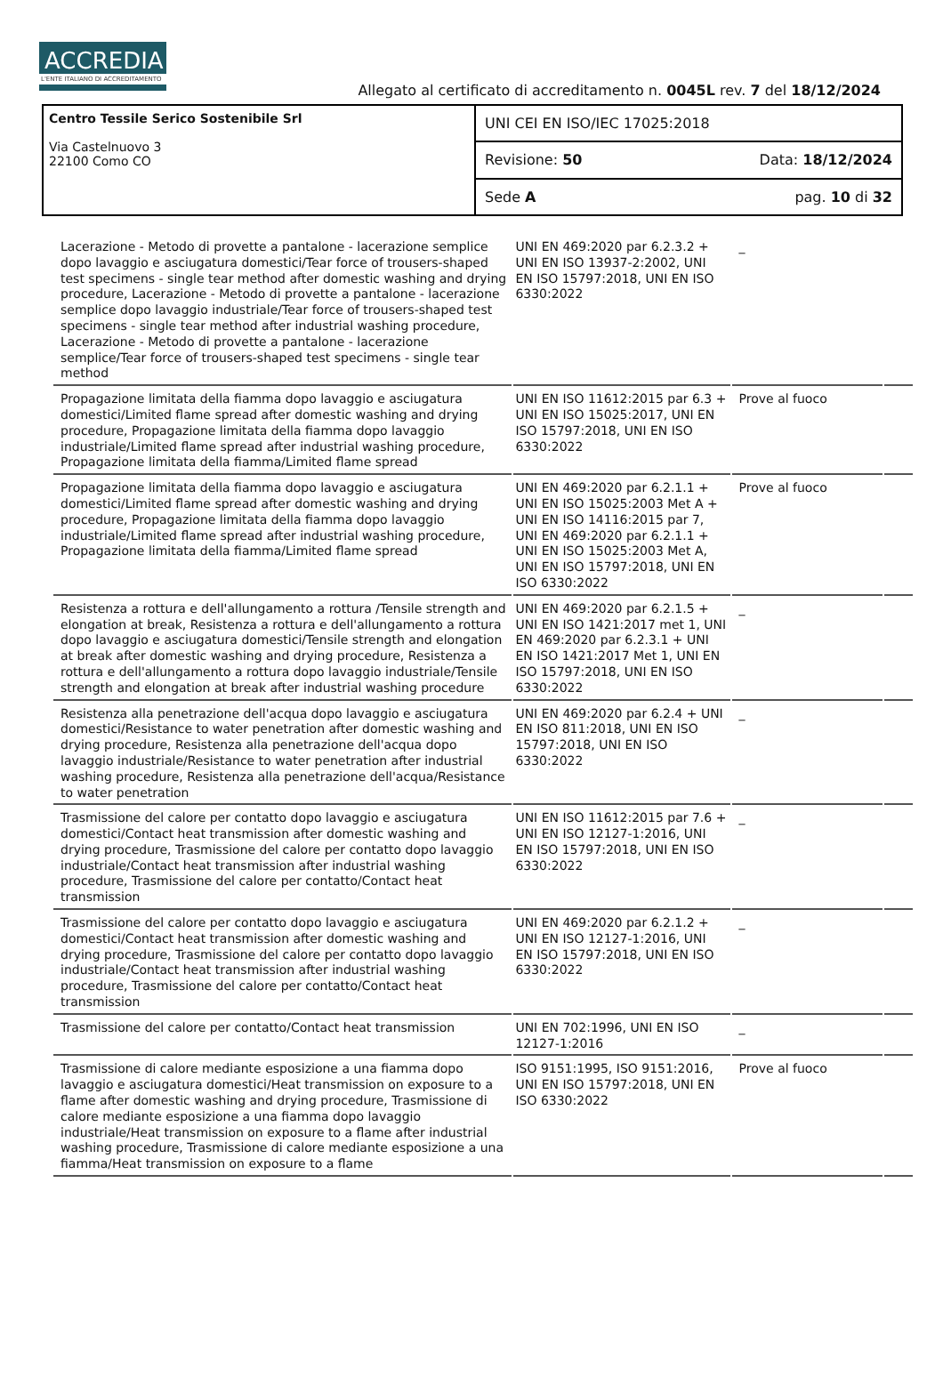ACCREDIA
L'ENTE ITALIANO DI ACCREDITAMENTO
Allegato al certificato di accreditamento n. 0045L rev. 7 del 18/12/2024
Centro Tessile Serico Sostenibile Srl
Via Castelnuovo 3
22100 Como CO
UNI CEI EN ISO/IEC 17025:2018
Revisione: 50 Data: 18/12/2024
Sede A pag. 10 di 32
| Lacerazione - Metodo di provette a pantalone - lacerazione semplice dopo lavaggio e asciugatura domestici/Tear force of trousers-shaped test specimens - single tear method after domestic washing and drying procedure, Lacerazione - Metodo di provette a pantalone - lacerazione semplice dopo lavaggio industriale/Tear force of trousers-shaped test specimens - single tear method after industrial washing procedure, Lacerazione - Metodo di provette a pantalone - lacerazione semplice/Tear force of trousers-shaped test specimens - single tear method | UNI EN 469:2020 par 6.2.3.2 + UNI EN ISO 13937-2:2002, UNI EN ISO 15797:2018, UNI EN ISO 6330:2022 | _ | |
| Propagazione limitata della fiamma dopo lavaggio e asciugatura domestici/Limited flame spread after domestic washing and drying procedure, Propagazione limitata della fiamma dopo lavaggio industriale/Limited flame spread after industrial washing procedure, Propagazione limitata della fiamma/Limited flame spread | UNI EN ISO 11612:2015 par 6.3 + UNI EN ISO 15025:2017, UNI EN ISO 15797:2018, UNI EN ISO 6330:2022 | Prove al fuoco | |
| Propagazione limitata della fiamma dopo lavaggio e asciugatura domestici/Limited flame spread after domestic washing and drying procedure, Propagazione limitata della fiamma dopo lavaggio industriale/Limited flame spread after industrial washing procedure, Propagazione limitata della fiamma/Limited flame spread | UNI EN 469:2020 par 6.2.1.1 + UNI EN ISO 15025:2003 Met A + UNI EN ISO 14116:2015 par 7, UNI EN 469:2020 par 6.2.1.1 + UNI EN ISO 15025:2003 Met A, UNI EN ISO 15797:2018, UNI EN ISO 6330:2022 | Prove al fuoco | |
| Resistenza a rottura e dell'allungamento a rottura /Tensile strength and elongation at break, Resistenza a rottura e dell'allungamento a rottura dopo lavaggio e asciugatura domestici/Tensile strength and elongation at break after domestic washing and drying procedure, Resistenza a rottura e dell'allungamento a rottura dopo lavaggio industriale/Tensile strength and elongation at break after industrial washing procedure | UNI EN 469:2020 par 6.2.1.5 + UNI EN ISO 1421:2017 met 1, UNI EN 469:2020 par 6.2.3.1 + UNI EN ISO 1421:2017 Met 1, UNI EN ISO 15797:2018, UNI EN ISO 6330:2022 | _ | |
| Resistenza alla penetrazione dell'acqua dopo lavaggio e asciugatura domestici/Resistance to water penetration after domestic washing and drying procedure, Resistenza alla penetrazione dell'acqua dopo lavaggio industriale/Resistance to water penetration after industrial washing procedure, Resistenza alla penetrazione dell'acqua/Resistance to water penetration | UNI EN 469:2020 par 6.2.4 + UNI EN ISO 811:2018, UNI EN ISO 15797:2018, UNI EN ISO 6330:2022 | _ | |
| Trasmissione del calore per contatto dopo lavaggio e asciugatura domestici/Contact heat transmission after domestic washing and drying procedure, Trasmissione del calore per contatto dopo lavaggio industriale/Contact heat transmission after industrial washing procedure, Trasmissione del calore per contatto/Contact heat transmission | UNI EN ISO 11612:2015 par 7.6 + UNI EN ISO 12127-1:2016, UNI EN ISO 15797:2018, UNI EN ISO 6330:2022 | _ | |
| Trasmissione del calore per contatto dopo lavaggio e asciugatura domestici/Contact heat transmission after domestic washing and drying procedure, Trasmissione del calore per contatto dopo lavaggio industriale/Contact heat transmission after industrial washing procedure, Trasmissione del calore per contatto/Contact heat transmission | UNI EN 469:2020 par 6.2.1.2 + UNI EN ISO 12127-1:2016, UNI EN ISO 15797:2018, UNI EN ISO 6330:2022 | _ | |
| Trasmissione del calore per contatto/Contact heat transmission | UNI EN 702:1996, UNI EN ISO 12127-1:2016 | _ | |
| Trasmissione di calore mediante esposizione a una fiamma dopo lavaggio e asciugatura domestici/Heat transmission on exposure to a flame after domestic washing and drying procedure, Trasmissione di calore mediante esposizione a una fiamma dopo lavaggio industriale/Heat transmission on exposure to a flame after industrial washing procedure, Trasmissione di calore mediante esposizione a una fiamma/Heat transmission on exposure to a flame | ISO 9151:1995, ISO 9151:2016, UNI EN ISO 15797:2018, UNI EN ISO 6330:2022 | Prove al fuoco | |